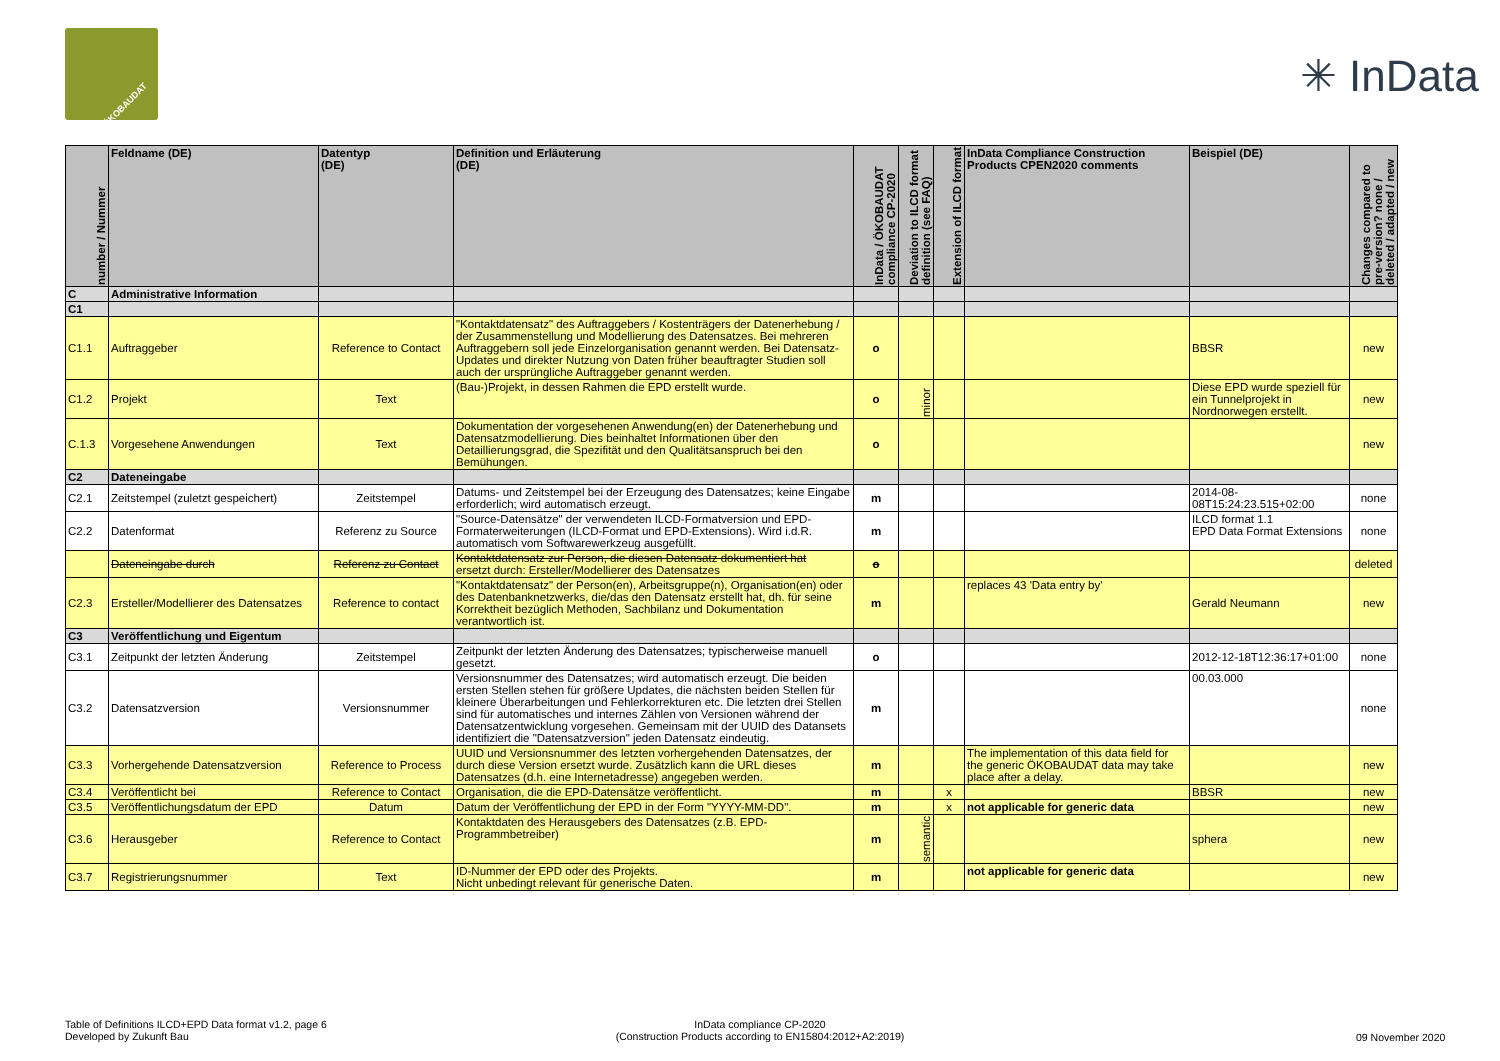ÖKOBAUDAT
✳ InData
| number / Nummer | Feldname (DE) | Datentyp (DE) | Definition und Erläuterung (DE) | InData / ÖKOBAUDAT compliance CP-2020 | Deviation to ILCD format definition (see FAQ) | Extension of ILCD format | InData Compliance Construction Products CPEN2020 comments | Beispiel (DE) | Changes compared to pre-version? none / deleted / adapted / new |
| --- | --- | --- | --- | --- | --- | --- | --- | --- | --- |
| C | Administrative Information | | | | | | | | |
| C1 | | | | | | | | | |
| C1.1 | Auftraggeber | Reference to Contact | "Kontaktdatensatz" des Auftraggebers / Kostenträgers der Datenerhebung / der Zusammenstellung und Modellierung des Datensatzes. Bei mehreren Auftraggebern soll jede Einzelorganisation genannt werden. Bei Datensatz-Updates und direkter Nutzung von Daten früher beauftragter Studien soll auch der ursprüngliche Auftraggeber genannt werden. | o | | | | BBSR | new |
| C1.2 | Projekt | Text | (Bau-)Projekt, in dessen Rahmen die EPD erstellt wurde. | o | minor | | | Diese EPD wurde speziell für ein Tunnelprojekt in Nordnorwegen erstellt. | new |
| C.1.3 | Vorgesehene Anwendungen | Text | Dokumentation der vorgesehenen Anwendung(en) der Datenerhebung und Datensatzmodellierung. Dies beinhaltet Informationen über den Detaillierungsgrad, die Spezifität und den Qualitätsanspruch bei den Bemühungen. | o | | | | | new |
| C2 | Dateneingabe | | | | | | | | |
| C2.1 | Zeitstempel (zuletzt gespeichert) | Zeitstempel | Datums- und Zeitstempel bei der Erzeugung des Datensatzes; keine Eingabe erforderlich; wird automatisch erzeugt. | m | | | | 2014-08-08T15:24:23.515+02:00 | none |
| C2.2 | Datenformat | Referenz zu Source | "Source-Datensätze" der verwendeten ILCD-Formatversion und EPD-Formaterweiterungen (ILCD-Format und EPD-Extensions). Wird i.d.R. automatisch vom Softwarewerkzeug ausgefüllt. | m | | | | ILCD format 1.1 EPD Data Format Extensions | none |
| | Dateneingabe durch | Referenz zu Contact | Kontaktdatensatz zur Person, die diesen Datensatz dokumentiert hat ersetzt durch: Ersteller/Modellierer des Datensatzes | o | | | | | deleted |
| C2.3 | Ersteller/Modellierer des Datensatzes | Reference to contact | "Kontaktdatensatz" der Person(en), Arbeitsgruppe(n), Organisation(en) oder des Datenbanknetzwerks, die/das den Datensatz erstellt hat, dh. für seine Korrektheit bezüglich Methoden, Sachbilanz und Dokumentation verantwortlich ist. | m | | | replaces 43 'Data entry by' | Gerald Neumann | new |
| C3 | Veröffentlichung und Eigentum | | | | | | | | |
| C3.1 | Zeitpunkt der letzten Änderung | Zeitstempel | Zeitpunkt der letzten Änderung des Datensatzes; typischerweise manuell gesetzt. | o | | | | 2012-12-18T12:36:17+01:00 | none |
| C3.2 | Datensatzversion | Versionsnummer | Versionsnummer des Datensatzes; wird automatisch erzeugt. Die beiden ersten Stellen stehen für größere Updates, die nächsten beiden Stellen für kleinere Überarbeitungen und Fehlerkorrekturen etc. Die letzten drei Stellen sind für automatisches und internes Zählen von Versionen während der Datensatzentwicklung vorgesehen. Gemeinsam mit der UUID des Datansets identifiziert die "Datensatzversion" jeden Datensatz eindeutig. | m | | | | 00.03.000 | none |
| C3.3 | Vorhergehende Datensatzversion | Reference to Process | UUID und Versionsnummer des letzten vorhergehenden Datensatzes, der durch diese Version ersetzt wurde. Zusätzlich kann die URL dieses Datensatzes (d.h. eine Internetadresse) angegeben werden. | m | | | The implementation of this data field for the generic ÖKOBAUDAT data may take place after a delay. | | new |
| C3.4 | Veröffentlicht bei | Reference to Contact | Organisation, die die EPD-Datensätze veröffentlicht. | m | | x | | BBSR | new |
| C3.5 | Veröffentlichungsdatum der EPD | Datum | Datum der Veröffentlichung der EPD in der Form "YYYY-MM-DD". | m | | x | not applicable for generic data | | new |
| C3.6 | Herausgeber | Reference to Contact | Kontaktdaten des Herausgebers des Datensatzes (z.B. EPD-Programmbetreiber) | m | semantic | | | sphera | new |
| C3.7 | Registrierungsnummer | Text | ID-Nummer der EPD oder des Projekts. Nicht unbedingt relevant für generische Daten. | m | | | not applicable for generic data | | new |
Table of Definitions ILCD+EPD Data format v1.2, page 6
Developed by Zukunft Bau
InData compliance CP-2020
(Construction Products according to EN15804:2012+A2:2019)
09 November 2020